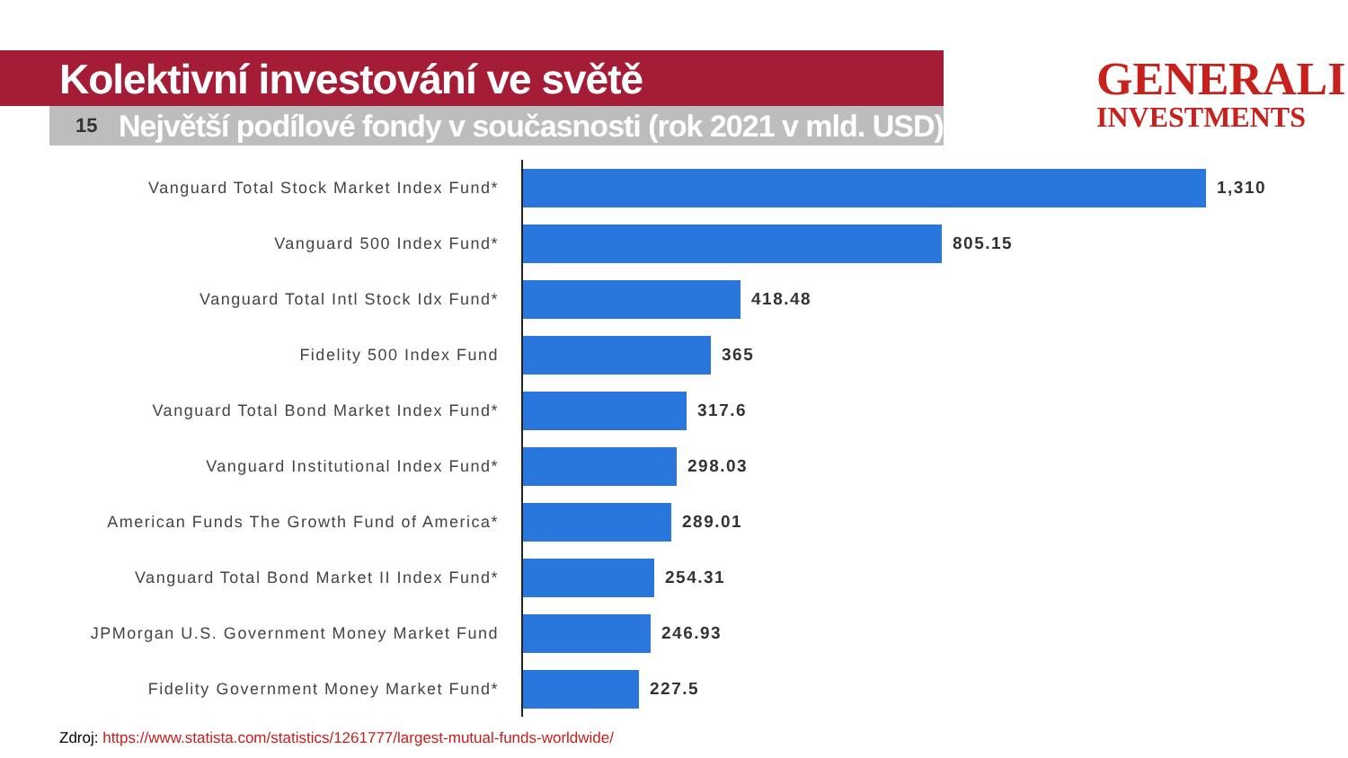Kolektivní investování ve světě
15
Největší podílové fondy v současnosti (rok 2021 v mld. USD)
GENERALI
INVESTMENTS
Vanguard Total Stock Market Index Fund*
1,310
Vanguard 500 Index Fund*
805.15
Vanguard Total Intl Stock Idx Fund*
418.48
Fidelity 500 Index Fund
365
Vanguard Total Bond Market Index Fund*
317.6
Vanguard Institutional Index Fund*
298.03
American Funds The Growth Fund of America*
289.01
Vanguard Total Bond Market II Index Fund*
254.31
JPMorgan U.S. Government Money Market Fund
246.93
Fidelity Government Money Market Fund*
227.5
Zdroj: https://www.statista.com/statistics/1261777/largest-mutual-funds-worldwide/